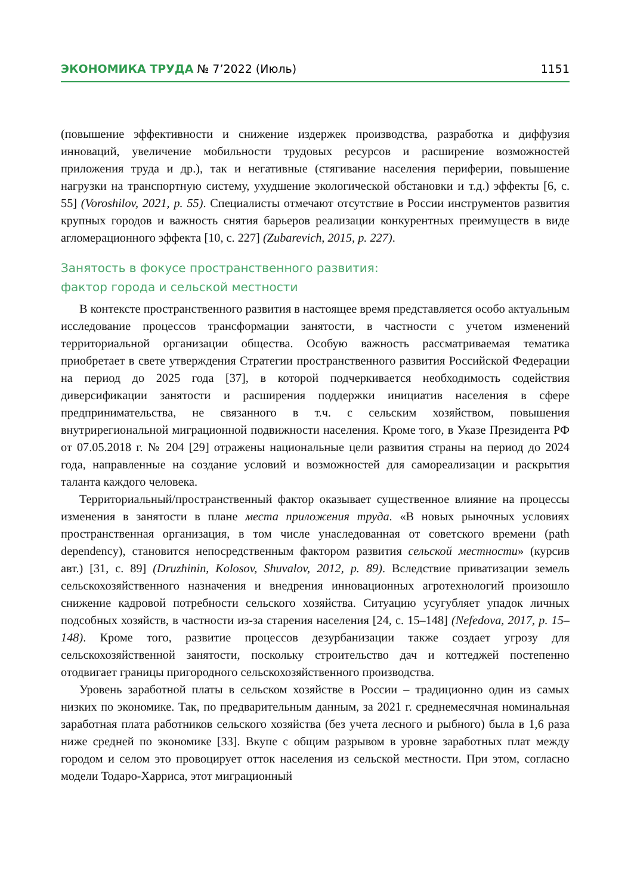ЭКОНОМИКА ТРУДА № 7’2022 (Июль) 1151
(повышение эффективности и снижение издержек производства, разработка и диффузия инноваций, увеличение мобильности трудовых ресурсов и расширение возможностей приложения труда и др.), так и негативные (стягивание населения периферии, повышение нагрузки на транспортную систему, ухудшение экологической обстановки и т.д.) эффекты [6, с. 55] (Voroshilov, 2021, p. 55). Специалисты отмечают отсутствие в России инструментов развития крупных городов и важность снятия барьеров реализации конкурентных преимуществ в виде агломерационного эффекта [10, с. 227] (Zubarevich, 2015, p. 227).
Занятость в фокусе пространственного развития:
фактор города и сельской местности
В контексте пространственного развития в настоящее время представляется особо актуальным исследование процессов трансформации занятости, в частности с учетом изменений территориальной организации общества. Особую важность рассматриваемая тематика приобретает в свете утверждения Стратегии пространственного развития Российской Федерации на период до 2025 года [37], в которой подчеркивается необходимость содействия диверсификации занятости и расширения поддержки инициатив населения в сфере предпринимательства, не связанного в т.ч. с сельским хозяйством, повышения внутрирегиональной миграционной подвижности населения. Кроме того, в Указе Президента РФ от 07.05.2018 г. № 204 [29] отражены национальные цели развития страны на период до 2024 года, направленные на создание условий и возможностей для самореализации и раскрытия таланта каждого человека.
Территориальный/пространственный фактор оказывает существенное влияние на процессы изменения в занятости в плане места приложения труда. «В новых рыночных условиях пространственная организация, в том числе унаследованная от советского времени (path dependency), становится непосредственным фактором развития сельской местности» (курсив авт.) [31, с. 89] (Druzhinin, Kolosov, Shuvalov, 2012, p. 89). Вследствие приватизации земель сельскохозяйственного назначения и внедрения инновационных агротехнологий произошло снижение кадровой потребности сельского хозяйства. Ситуацию усугубляет упадок личных подсобных хозяйств, в частности из-за старения населения [24, с. 15–148] (Nefedova, 2017, p. 15–148). Кроме того, развитие процессов дезурбанизации также создает угрозу для сельскохозяйственной занятости, поскольку строительство дач и коттеджей постепенно отодвигает границы пригородного сельскохозяйственного производства.
Уровень заработной платы в сельском хозяйстве в России – традиционно один из самых низких по экономике. Так, по предварительным данным, за 2021 г. среднемесячная номинальная заработная плата работников сельского хозяйства (без учета лесного и рыбного) была в 1,6 раза ниже средней по экономике [33]. Вкупе с общим разрывом в уровне заработных плат между городом и селом это провоцирует отток населения из сельской местности. При этом, согласно модели Тодаро-Харриса, этот миграционный